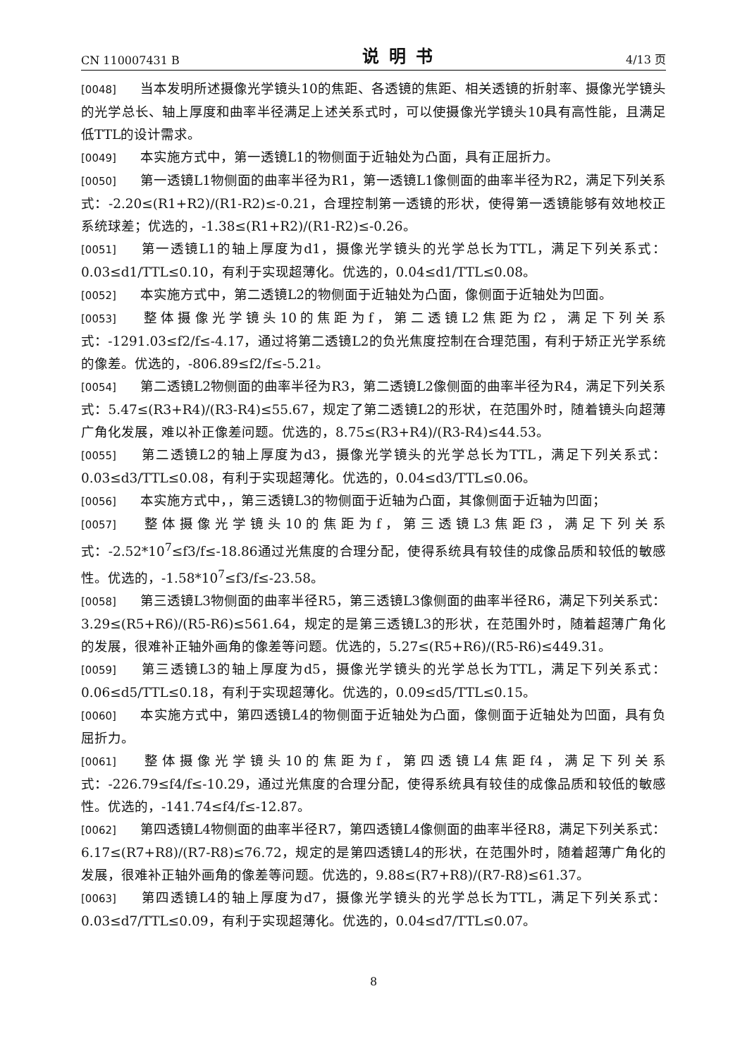CN 110007431 B 说明书 4/13 页
[0048] 当本发明所述摄像光学镜头10的焦距、各透镜的焦距、相关透镜的折射率、摄像光学镜头的光学总长、轴上厚度和曲率半径满足上述关系式时，可以使摄像光学镜头10具有高性能，且满足低TTL的设计需求。
[0049] 本实施方式中，第一透镜L1的物侧面于近轴处为凸面，具有正屈折力。
[0050] 第一透镜L1物侧面的曲率半径为R1，第一透镜L1像侧面的曲率半径为R2，满足下列关系式：-2.20≤(R1+R2)/(R1-R2)≤-0.21，合理控制第一透镜的形状，使得第一透镜能够有效地校正系统球差；优选的，-1.38≤(R1+R2)/(R1-R2)≤-0.26。
[0051] 第一透镜L1的轴上厚度为d1，摄像光学镜头的光学总长为TTL，满足下列关系式：0.03≤d1/TTL≤0.10，有利于实现超薄化。优选的，0.04≤d1/TTL≤0.08。
[0052] 本实施方式中，第二透镜L2的物侧面于近轴处为凸面，像侧面于近轴处为凹面。
[0053] 整体摄像光学镜头10的焦距为f，第二透镜L2焦距为f2，满足下列关系式：-1291.03≤f2/f≤-4.17，通过将第二透镜L2的负光焦度控制在合理范围，有利于矫正光学系统的像差。优选的，-806.89≤f2/f≤-5.21。
[0054] 第二透镜L2物侧面的曲率半径为R3，第二透镜L2像侧面的曲率半径为R4，满足下列关系式：5.47≤(R3+R4)/(R3-R4)≤55.67，规定了第二透镜L2的形状，在范围外时，随着镜头向超薄广角化发展，难以补正像差问题。优选的，8.75≤(R3+R4)/(R3-R4)≤44.53。
[0055] 第二透镜L2的轴上厚度为d3，摄像光学镜头的光学总长为TTL，满足下列关系式：0.03≤d3/TTL≤0.08，有利于实现超薄化。优选的，0.04≤d3/TTL≤0.06。
[0056] 本实施方式中，，第三透镜L3的物侧面于近轴为凸面，其像侧面于近轴为凹面；
[0057] 整体摄像光学镜头10的焦距为f，第三透镜L3焦距f3，满足下列关系式：-2.52*10<sup>7</sup>≤f3/f≤-18.86通过光焦度的合理分配，使得系统具有较佳的成像品质和较低的敏感性。优选的，-1.58*10<sup>7</sup>≤f3/f≤-23.58。
[0058] 第三透镜L3物侧面的曲率半径R5，第三透镜L3像侧面的曲率半径R6，满足下列关系式：3.29≤(R5+R6)/(R5-R6)≤561.64，规定的是第三透镜L3的形状，在范围外时，随着超薄广角化的发展，很难补正轴外画角的像差等问题。优选的，5.27≤(R5+R6)/(R5-R6)≤449.31。
[0059] 第三透镜L3的轴上厚度为d5，摄像光学镜头的光学总长为TTL，满足下列关系式：0.06≤d5/TTL≤0.18，有利于实现超薄化。优选的，0.09≤d5/TTL≤0.15。
[0060] 本实施方式中，第四透镜L4的物侧面于近轴处为凸面，像侧面于近轴处为凹面，具有负屈折力。
[0061] 整体摄像光学镜头10的焦距为f，第四透镜L4焦距f4，满足下列关系式：-226.79≤f4/f≤-10.29，通过光焦度的合理分配，使得系统具有较佳的成像品质和较低的敏感性。优选的，-141.74≤f4/f≤-12.87。
[0062] 第四透镜L4物侧面的曲率半径R7，第四透镜L4像侧面的曲率半径R8，满足下列关系式：6.17≤(R7+R8)/(R7-R8)≤76.72，规定的是第四透镜L4的形状，在范围外时，随着超薄广角化的发展，很难补正轴外画角的像差等问题。优选的，9.88≤(R7+R8)/(R7-R8)≤61.37。
[0063] 第四透镜L4的轴上厚度为d7，摄像光学镜头的光学总长为TTL，满足下列关系式：0.03≤d7/TTL≤0.09，有利于实现超薄化。优选的，0.04≤d7/TTL≤0.07。
8